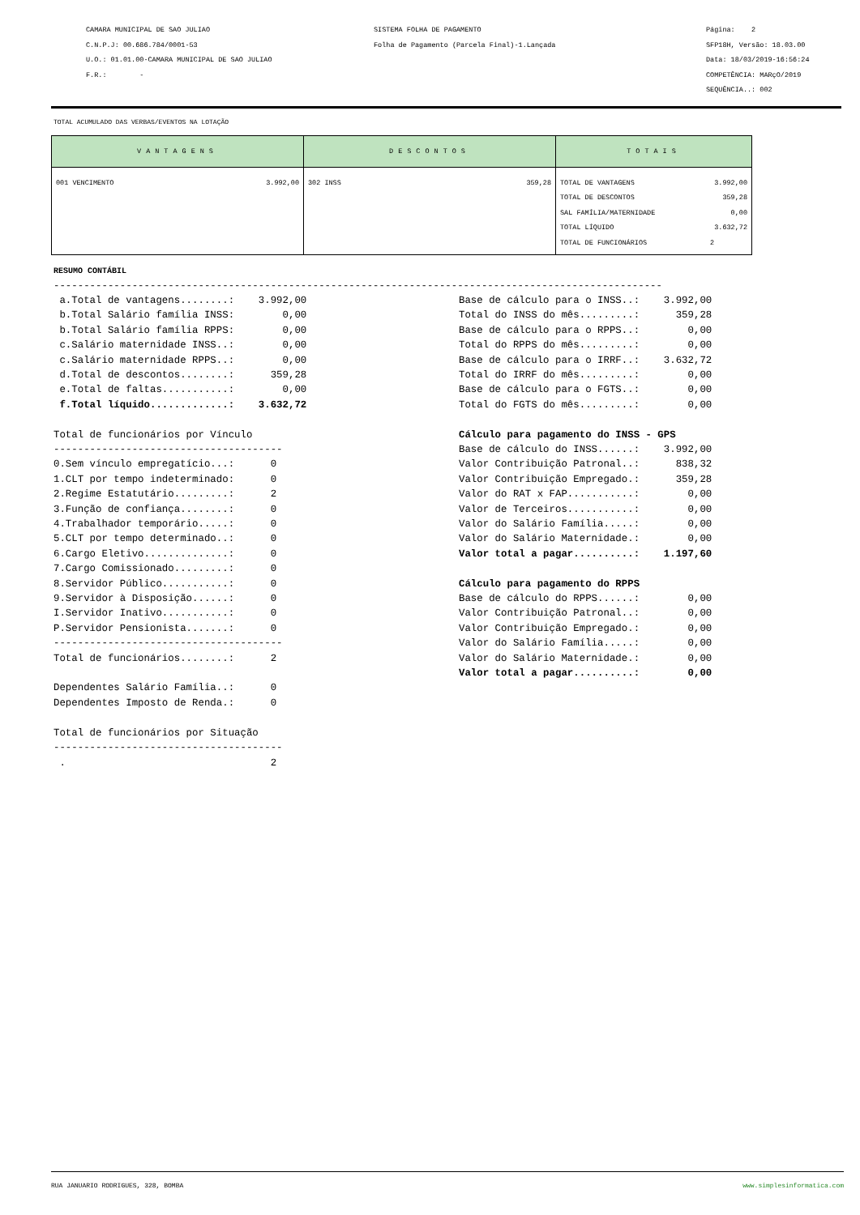CAMARA MUNICIPAL DE SAO JULIAO C.N.P.J: 00.686.784/0001-53 U.O.: 01.01.00-CAMARA MUNICIPAL DE SAO JULIAO F.R.: -
SISTEMA FOLHA DE PAGAMENTO Folha de Pagamento (Parcela Final)-1.Lançada
Página: 2 SFP18H, Versão: 18.03.00 Data: 18/03/2019-16:56:24 COMPETÊNCIA: MARçO/2019 SEQUÊNCIA..: 002
TOTAL ACUMULADO DAS VERBAS/EVENTOS NA LOTAÇÃO
| VANTAGENS | DESCONTOS | TOTAIS |
| --- | --- | --- |
| / 001 VENCIMENTO / 3.992,00 / | / 302 INSS / 359,28 / | / TOTAL DE VANTAGENS / 3.992,00 / / TOTAL DE DESCONTOS / 359,28 / / SAL FAMÍLIA/MATERNIDADE / 0,00 / / TOTAL LÍQUIDO / 3.632,72 / / TOTAL DE FUNCIONÁRIOS / 2 / |
RESUMO CONTÁBIL
-----------------------------------------------------------------------------------------------------
 a.Total de vantagens........:    3.992,00
 b.Total Salário família INSS:        0,00
 b.Total Salário família RPPS:        0,00
 c.Salário maternidade INSS..:        0,00
 c.Salário maternidade RPPS..:        0,00
 d.Total de descontos........:      359,28
 e.Total de faltas...........:        0,00
 f.Total líquido.............:    3.632,72

Total de funcionários por Vínculo
--------------------------------------
0.Sem vínculo empregatício...:      0
1.CLT por tempo indeterminado:      0
2.Regime Estatutário.........:      2
3.Função de confiança........:      0
4.Trabalhador temporário.....:      0
5.CLT por tempo determinado..:      0
6.Cargo Eletivo..............:      0
7.Cargo Comissionado.........:      0
8.Servidor Público...........:      0
9.Servidor à Disposição......:      0
I.Servidor Inativo...........:      0
P.Servidor Pensionista.......:      0
--------------------------------------
Total de funcionários........:      2

Dependentes Salário Família..:      0
Dependentes Imposto de Renda.:      0

Total de funcionários por Situação
--------------------------------------
 .                                  2
Base de cálculo para o INSS..:    3.992,00
Total do INSS do mês.........:      359,28
Base de cálculo para o RPPS..:        0,00
Total do RPPS do mês.........:        0,00
Base de cálculo para o IRRF..:    3.632,72
Total do IRRF do mês.........:        0,00
Base de cálculo para o FGTS..:        0,00
Total do FGTS do mês.........:        0,00

Cálculo para pagamento do INSS - GPS
Base de cálculo do INSS......:    3.992,00
Valor Contribuição Patronal..:      838,32
Valor Contribuição Empregado.:      359,28
Valor do RAT x FAP...........:        0,00
Valor de Terceiros...........:        0,00
Valor do Salário Família.....:        0,00
Valor do Salário Maternidade.:        0,00
Valor total a pagar..........:    1.197,60

Cálculo para pagamento do RPPS
Base de cálculo do RPPS......:        0,00
Valor Contribuição Patronal..:        0,00
Valor Contribuição Empregado.:        0,00
Valor do Salário Família.....:        0,00
Valor do Salário Maternidade.:        0,00
Valor total a pagar..........:        0,00
RUA JANUARIO RODRIGUES, 328, BOMBA www.simplesinformatica.com